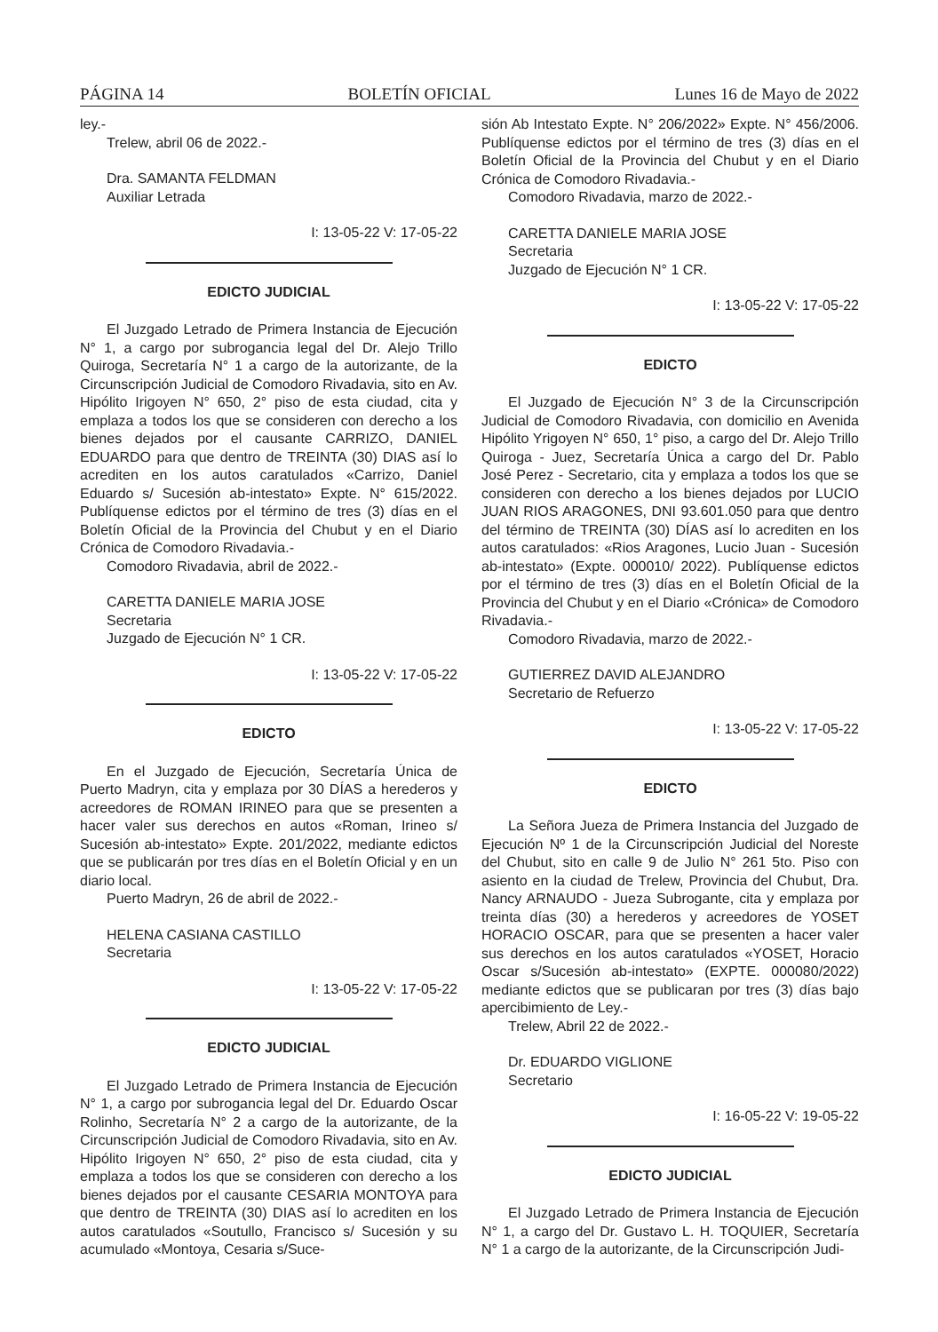PÁGINA 14 BOLETÍN OFICIAL Lunes 16 de Mayo de 2022
ley.-
Trelew, abril 06 de 2022.-
Dra. SAMANTA FELDMAN
Auxiliar Letrada
I: 13-05-22 V: 17-05-22
EDICTO JUDICIAL
El Juzgado Letrado de Primera Instancia de Ejecución N° 1, a cargo por subrogancia legal del Dr. Alejo Trillo Quiroga, Secretaría N° 1 a cargo de la autorizante, de la Circunscripción Judicial de Comodoro Rivadavia, sito en Av. Hipólito Irigoyen N° 650, 2° piso de esta ciudad, cita y emplaza a todos los que se consideren con derecho a los bienes dejados por el causante CARRIZO, DANIEL EDUARDO para que dentro de TREINTA (30) DIAS así lo acrediten en los autos caratulados «Carrizo, Daniel Eduardo s/ Sucesión ab-intestato» Expte. N° 615/2022. Publíquense edictos por el término de tres (3) días en el Boletín Oficial de la Provincia del Chubut y en el Diario Crónica de Comodoro Rivadavia.-
Comodoro Rivadavia, abril de 2022.-
CARETTA DANIELE MARIA JOSE
Secretaria
Juzgado de Ejecución N° 1 CR.
I: 13-05-22 V: 17-05-22
EDICTO
En el Juzgado de Ejecución, Secretaría Única de Puerto Madryn, cita y emplaza por 30 DÍAS a herederos y acreedores de ROMAN IRINEO para que se presenten a hacer valer sus derechos en autos «Roman, Irineo s/ Sucesión ab-intestato» Expte. 201/2022, mediante edictos que se publicarán por tres días en el Boletín Oficial y en un diario local.
Puerto Madryn, 26 de abril de 2022.-
HELENA CASIANA CASTILLO
Secretaria
I: 13-05-22 V: 17-05-22
EDICTO JUDICIAL
El Juzgado Letrado de Primera Instancia de Ejecución N° 1, a cargo por subrogancia legal del Dr. Eduardo Oscar Rolinho, Secretaría N° 2 a cargo de la autorizante, de la Circunscripción Judicial de Comodoro Rivadavia, sito en Av. Hipólito Irigoyen N° 650, 2° piso de esta ciudad, cita y emplaza a todos los que se consideren con derecho a los bienes dejados por el causante CESARIA MONTOYA para que dentro de TREINTA (30) DIAS así lo acrediten en los autos caratulados «Soutullo, Francisco s/ Sucesión y su acumulado «Montoya, Cesaria s/Suce-
sión Ab Intestato Expte. N° 206/2022» Expte. N° 456/2006. Publíquense edictos por el término de tres (3) días en el Boletín Oficial de la Provincia del Chubut y en el Diario Crónica de Comodoro Rivadavia.-
Comodoro Rivadavia, marzo de 2022.-
CARETTA DANIELE MARIA JOSE
Secretaria
Juzgado de Ejecución N° 1 CR.
I: 13-05-22 V: 17-05-22
EDICTO
El Juzgado de Ejecución N° 3 de la Circunscripción Judicial de Comodoro Rivadavia, con domicilio en Avenida Hipólito Yrigoyen N° 650, 1° piso, a cargo del Dr. Alejo Trillo Quiroga - Juez, Secretaría Única a cargo del Dr. Pablo José Perez - Secretario, cita y emplaza a todos los que se consideren con derecho a los bienes dejados por LUCIO JUAN RIOS ARAGONES, DNI 93.601.050 para que dentro del término de TREINTA (30) DÍAS así lo acrediten en los autos caratulados: «Rios Aragones, Lucio Juan - Sucesión ab-intestato» (Expte. 000010/ 2022). Publíquense edictos por el término de tres (3) días en el Boletín Oficial de la Provincia del Chubut y en el Diario «Crónica» de Comodoro Rivadavia.-
Comodoro Rivadavia, marzo de 2022.-
GUTIERREZ DAVID ALEJANDRO
Secretario de Refuerzo
I: 13-05-22 V: 17-05-22
EDICTO
La Señora Jueza de Primera Instancia del Juzgado de Ejecución Nº 1 de la Circunscripción Judicial del Noreste del Chubut, sito en calle 9 de Julio N° 261 5to. Piso con asiento en la ciudad de Trelew, Provincia del Chubut, Dra. Nancy ARNAUDO - Jueza Subrogante, cita y emplaza por treinta días (30) a herederos y acreedores de YOSET HORACIO OSCAR, para que se presenten a hacer valer sus derechos en los autos caratulados «YOSET, Horacio Oscar s/Sucesión ab-intestato» (EXPTE. 000080/2022) mediante edictos que se publicaran por tres (3) días bajo apercibimiento de Ley.-
Trelew, Abril 22 de 2022.-
Dr. EDUARDO VIGLIONE
Secretario
I: 16-05-22 V: 19-05-22
EDICTO JUDICIAL
El Juzgado Letrado de Primera Instancia de Ejecución N° 1, a cargo del Dr. Gustavo L. H. TOQUIER, Secretaría N° 1 a cargo de la autorizante, de la Circunscripción Judi-